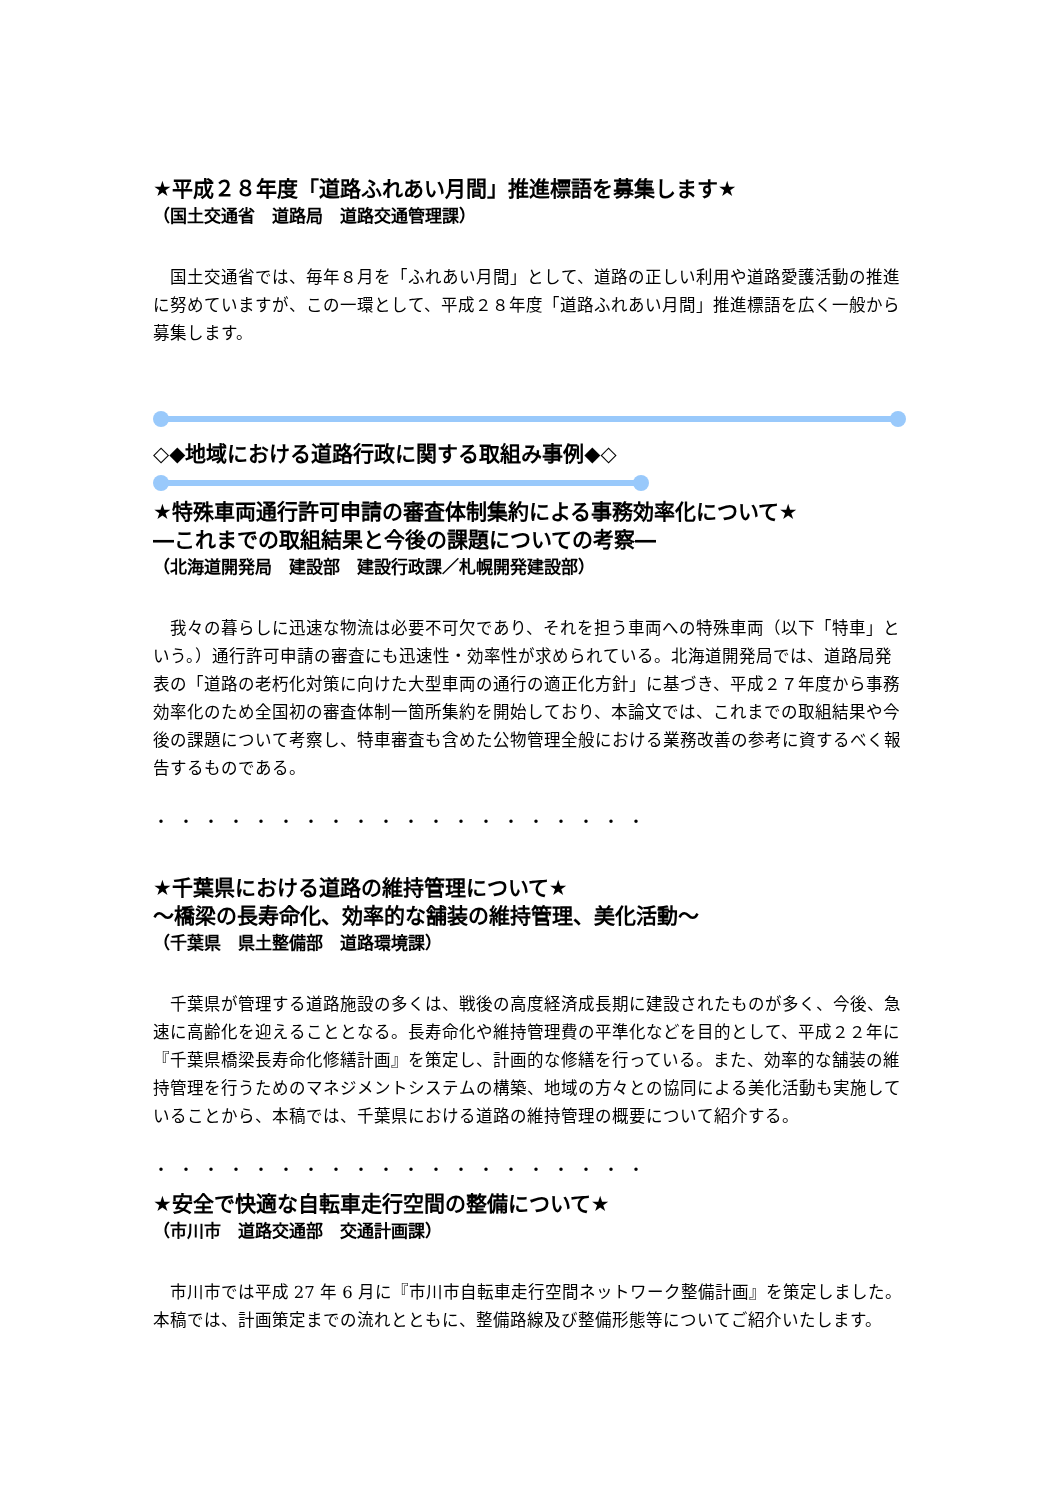★平成２８年度「道路ふれあい月間」推進標語を募集します★
（国土交通省　道路局　道路交通管理課）
国土交通省では、毎年８月を「ふれあい月間」として、道路の正しい利用や道路愛護活動の推進に努めていますが、この一環として、平成２８年度「道路ふれあい月間」推進標語を広く一般から募集します。
◇◆地域における道路行政に関する取組み事例◆◇
★特殊車両通行許可申請の審査体制集約による事務効率化について★
―これまでの取組結果と今後の課題についての考察―
（北海道開発局　建設部　建設行政課／札幌開発建設部）
我々の暮らしに迅速な物流は必要不可欠であり、それを担う車両への特殊車両（以下「特車」という。）通行許可申請の審査にも迅速性・効率性が求められている。北海道開発局では、道路局発表の「道路の老朽化対策に向けた大型車両の通行の適正化方針」に基づき、平成２７年度から事務効率化のため全国初の審査体制一箇所集約を開始しており、本論文では、これまでの取組結果や今後の課題について考察し、特車審査も含めた公物管理全般における業務改善の参考に資するべく報告するものである。
・・・・・・・・・・・・・・・・・・・・
★千葉県における道路の維持管理について★
～橋梁の長寿命化、効率的な舗装の維持管理、美化活動～
（千葉県　県土整備部　道路環境課）
千葉県が管理する道路施設の多くは、戦後の高度経済成長期に建設されたものが多く、今後、急速に高齢化を迎えることとなる。長寿命化や維持管理費の平準化などを目的として、平成２２年に『千葉県橋梁長寿命化修繕計画』を策定し、計画的な修繕を行っている。また、効率的な舗装の維持管理を行うためのマネジメントシステムの構築、地域の方々との協同による美化活動も実施していることから、本稿では、千葉県における道路の維持管理の概要について紹介する。
・・・・・・・・・・・・・・・・・・・・
★安全で快適な自転車走行空間の整備について★
（市川市　道路交通部　交通計画課）
市川市では平成 27 年 6 月に『市川市自転車走行空間ネットワーク整備計画』を策定しました。本稿では、計画策定までの流れとともに、整備路線及び整備形態等についてご紹介いたします。